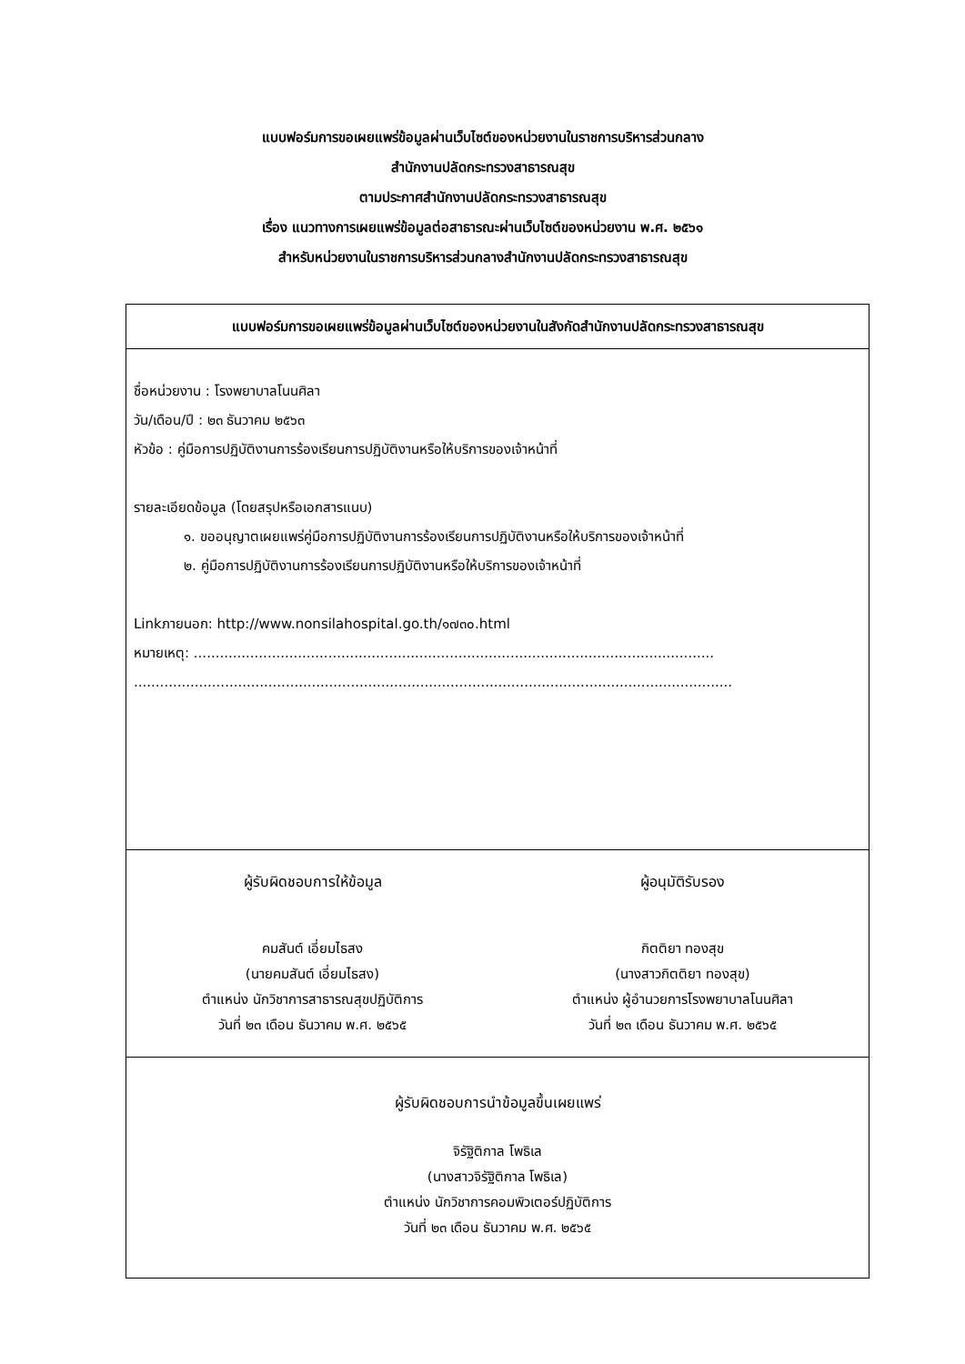แบบฟอร์มการขอเผยแพร่ข้อมูลผ่านเว็บไซต์ของหน่วยงานในราชการบริหารส่วนกลาง
สำนักงานปลัดกระทรวงสาธารณสุข
ตามประกาศสำนักงานปลัดกระทรวงสาธารณสุข
เรื่อง แนวทางการเผยแพร่ข้อมูลต่อสาธารณะผ่านเว็บไซต์ของหน่วยงาน พ.ศ. ๒๕๖๑
สำหรับหน่วยงานในราชการบริหารส่วนกลางสำนักงานปลัดกระทรวงสาธารณสุข
| แบบฟอร์มการขอเผยแพร่ข้อมูลผ่านเว็บไซต์ของหน่วยงานในสังกัดสำนักงานปลัดกระทรวงสาธารณสุข |
| --- |
| ชื่อหน่วยงาน : โรงพยาบาลโนนศิลา วัน/เดือน/ปี : ๒๓ ธันวาคม ๒๕๖๓ หัวข้อ : คู่มือการปฏิบัติงานการร้องเรียนการปฏิบัติงานหรือให้บริการของเจ้าหน้าที่ รายละเอียดข้อมูล (โดยสรุปหรือเอกสารแนบ) ๑. ขออนุญาตเผยแพร่คู่มือการปฏิบัติงานการร้องเรียนการปฏิบัติงานหรือให้บริการของเจ้าหน้าที่ ๒. คู่มือการปฏิบัติงานการร้องเรียนการปฏิบัติงานหรือให้บริการของเจ้าหน้าที่ Linkภายนอก: http://www.nonsilahospital.go.th/๑๗๓๐.html หมายเหตุ: ........................................................................................................................ .......................................................................................................................................... |
| ผู้รับผิดชอบการให้ข้อมูล คมสันต์ เอี่ยมไธสง (นายคมสันต์ เอี่ยมไธสง) ตำแหน่ง นักวิชาการสาธารณสุขปฏิบัติการ วันที่ ๒๓ เดือน ธันวาคม พ.ศ. ๒๕๖๕ ผู้อนุมัติรับรอง กิตติยา ทองสุข (นางสาวกิตติยา ทองสุข) ตำแหน่ง ผู้อำนวยการโรงพยาบาลโนนศิลา วันที่ ๒๓ เดือน ธันวาคม พ.ศ. ๒๕๖๕ |
| ผู้รับผิดชอบการนำข้อมูลขึ้นเผยแพร่ จิรัฐิติกาล โพธิเล (นางสาวจิรัฐิติกาล โพธิเล) ตำแหน่ง นักวิชาการคอมพิวเตอร์ปฏิบัติการ วันที่ ๒๓ เดือน ธันวาคม พ.ศ. ๒๕๖๕ |